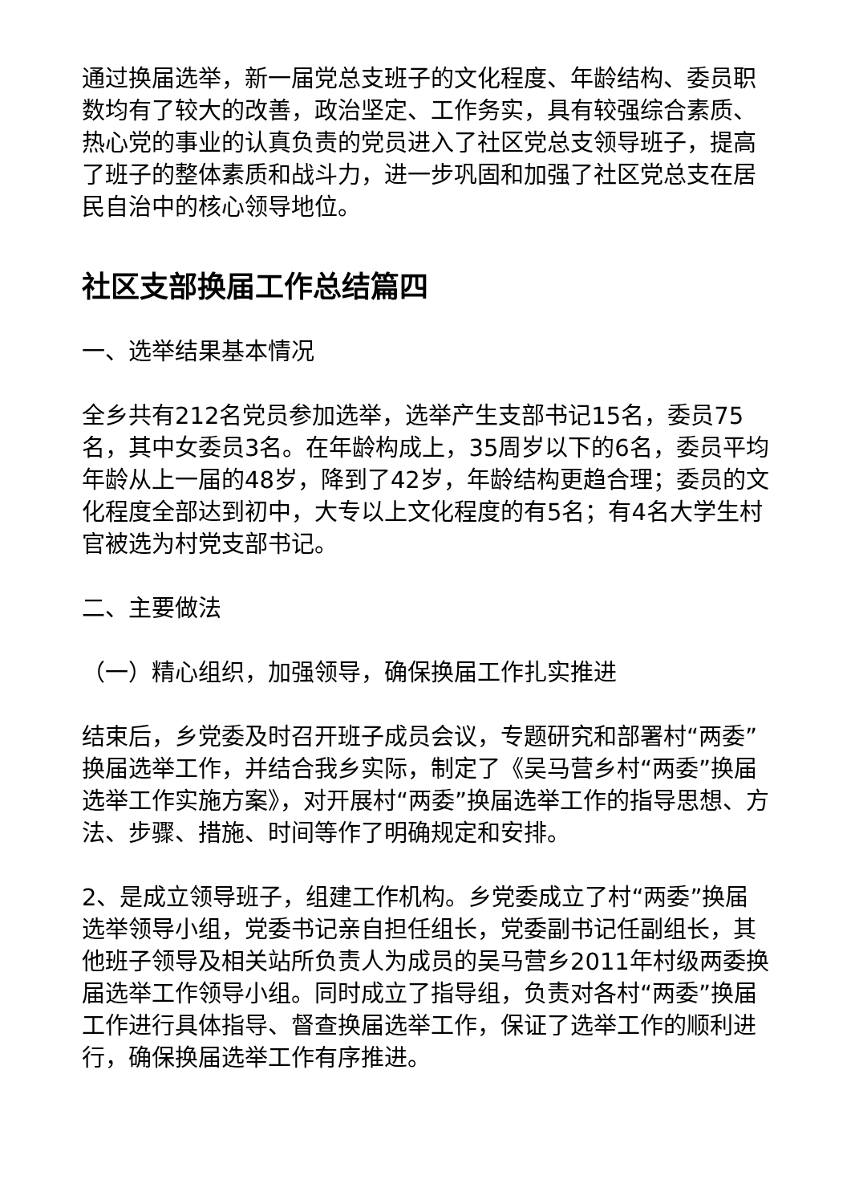通过换届选举，新一届党总支班子的文化程度、年龄结构、委员职数均有了较大的改善，政治坚定、工作务实，具有较强综合素质、热心党的事业的认真负责的党员进入了社区党总支领导班子，提高了班子的整体素质和战斗力，进一步巩固和加强了社区党总支在居民自治中的核心领导地位。
社区支部换届工作总结篇四
一、选举结果基本情况
全乡共有212名党员参加选举，选举产生支部书记15名，委员75名，其中女委员3名。在年龄构成上，35周岁以下的6名，委员平均年龄从上一届的48岁，降到了42岁，年龄结构更趋合理；委员的文化程度全部达到初中，大专以上文化程度的有5名；有4名大学生村官被选为村党支部书记。
二、主要做法
（一）精心组织，加强领导，确保换届工作扎实推进
结束后，乡党委及时召开班子成员会议，专题研究和部署村“两委”换届选举工作，并结合我乡实际，制定了《吴马营乡村“两委”换届选举工作实施方案》，对开展村“两委”换届选举工作的指导思想、方法、步骤、措施、时间等作了明确规定和安排。
2、是成立领导班子，组建工作机构。乡党委成立了村“两委”换届选举领导小组，党委书记亲自担任组长，党委副书记任副组长，其他班子领导及相关站所负责人为成员的吴马营乡2011年村级两委换届选举工作领导小组。同时成立了指导组，负责对各村“两委”换届工作进行具体指导、督查换届选举工作，保证了选举工作的顺利进行，确保换届选举工作有序推进。